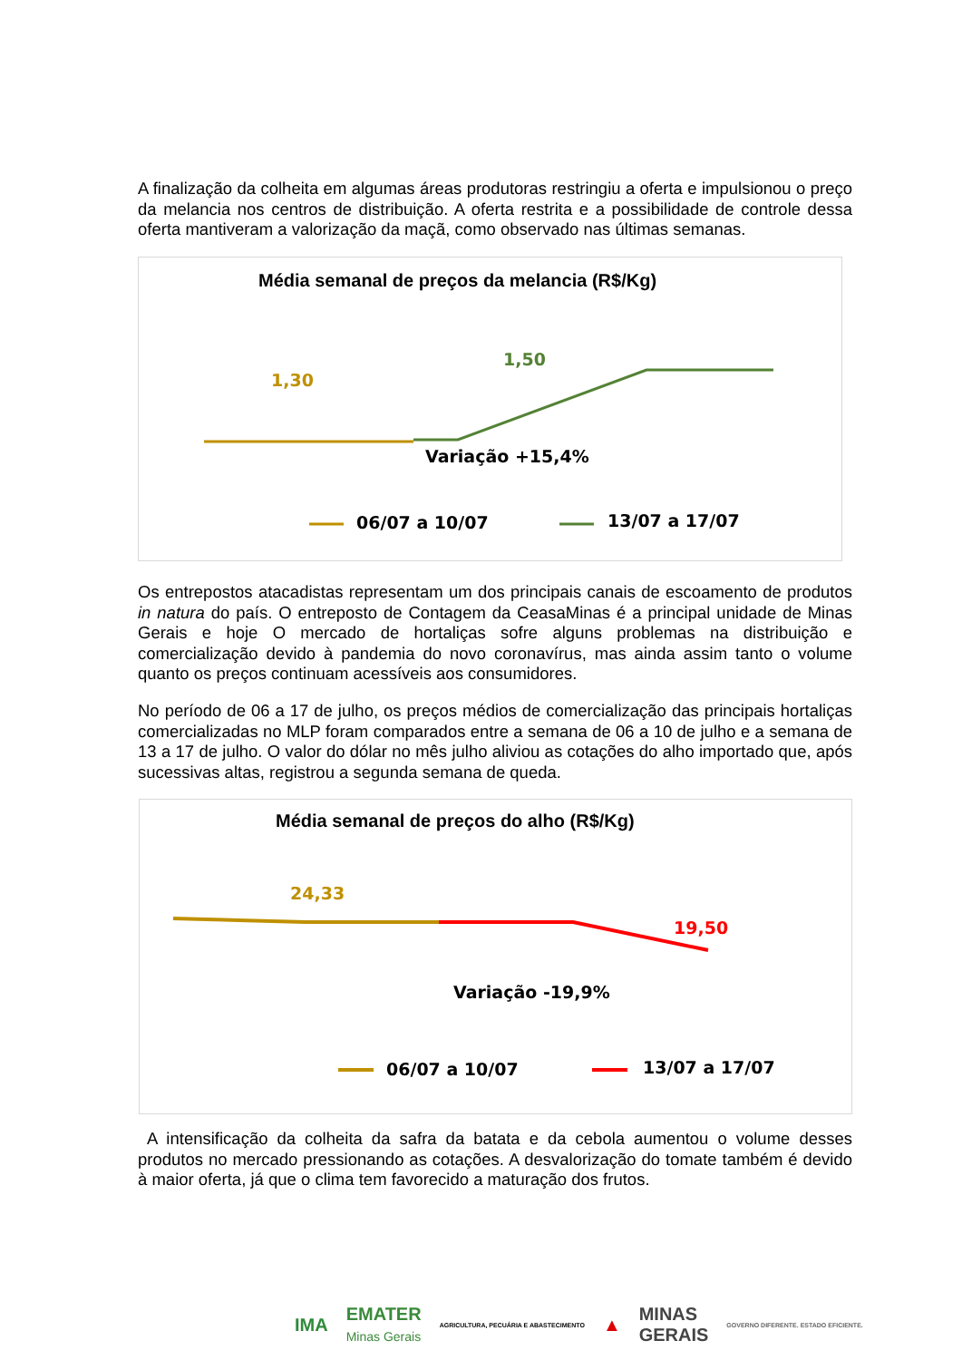A finalização da colheita em algumas áreas produtoras restringiu a oferta e impulsionou o preço da melancia nos centros de distribuição. A oferta restrita e a possibilidade de controle dessa oferta mantiveram a valorização da maçã, como observado nas últimas semanas.
Média semanal de preços da melancia (R$/Kg)
1,30
1,50
Variação +15,4%
06/07 a 10/07 13/07 a 17/07
Os entrepostos atacadistas representam um dos principais canais de escoamento de produtos in natura do país. O entreposto de Contagem da CeasaMinas é a principal unidade de Minas Gerais e hoje O mercado de hortaliças sofre alguns problemas na distribuição e comercialização devido à pandemia do novo coronavírus, mas ainda assim tanto o volume quanto os preços continuam acessíveis aos consumidores.
No período de 06 a 17 de julho, os preços médios de comercialização das principais hortaliças comercializadas no MLP foram comparados entre a semana de 06 a 10 de julho e a semana de 13 a 17 de julho. O valor do dólar no mês julho aliviou as cotações do alho importado que, após sucessivas altas, registrou a segunda semana de queda.
Média semanal de preços do alho (R$/Kg)
24,33
19,50
Variação -19,9%
06/07 a 10/07 13/07 a 17/07
A intensificação da colheita da safra da batata e da cebola aumentou o volume desses produtos no mercado pressionando as cotações. A desvalorização do tomate também é devido à maior oferta, já que o clima tem favorecido a maturação dos frutos.
IMA EMATER
Minas Gerais AGRICULTURA, PECUÁRIA E ABASTECIMENTO ▲ MINAS
GERAIS GOVERNO DIFERENTE. ESTADO EFICIENTE.